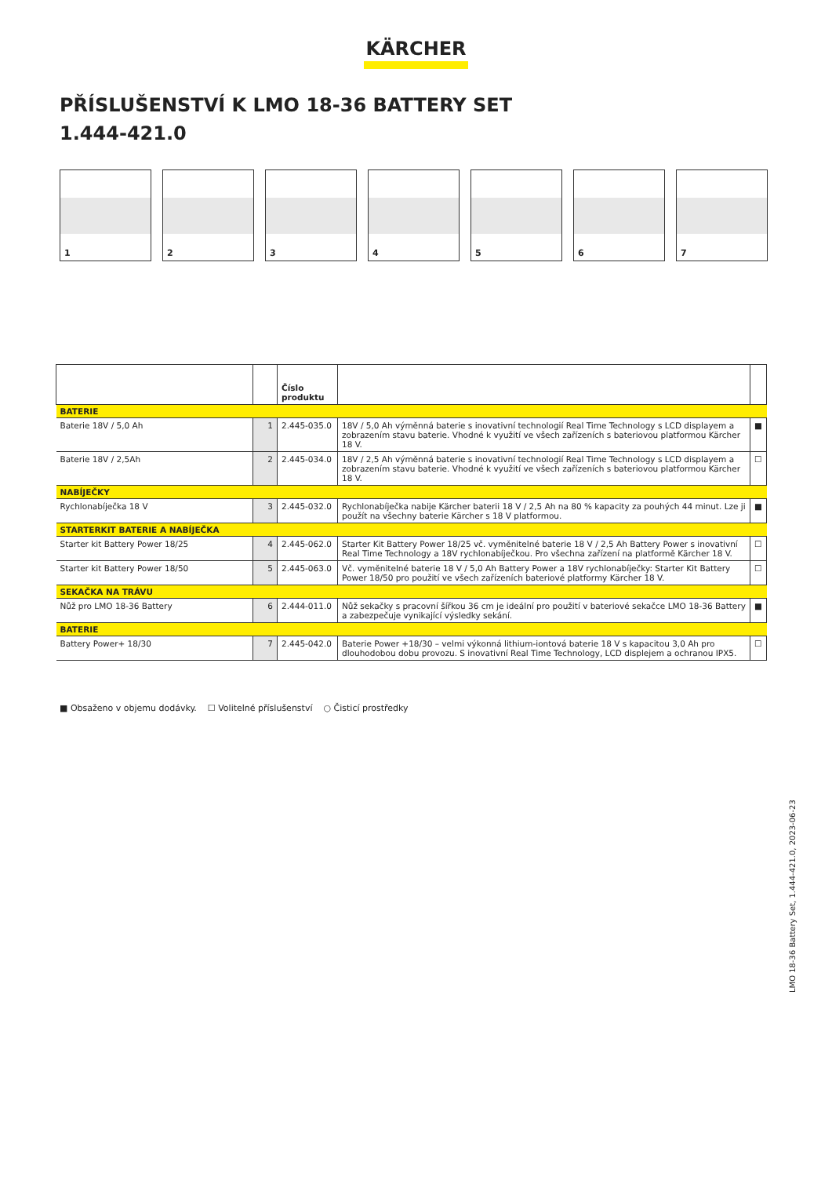KÄRCHER
PŘÍSLUŠENSTVÍ K LMO 18-36 BATTERY SET
1.444-421.0
1
2
3
4
5
6
7
| | | Číslo produktu | | |
| --- | --- | --- | --- | --- |
| BATERIE | | | | |
| Baterie 18V / 5,0 Ah | 1 | 2.445-035.0 | 18V / 5,0 Ah výměnná baterie s inovativní technologií Real Time Technology s LCD displayem a zobrazením stavu baterie. Vhodné k využití ve všech zařízeních s bateriovou platformou Kärcher 18 V. | ■ |
| Baterie 18V / 2,5Ah | 2 | 2.445-034.0 | 18V / 2,5 Ah výměnná baterie s inovativní technologií Real Time Technology s LCD displayem a zobrazením stavu baterie. Vhodné k využití ve všech zařízeních s bateriovou platformou Kärcher 18 V. | ☐ |
| NABÍJEČKY | | | | |
| Rychlonabíječka 18 V | 3 | 2.445-032.0 | Rychlonabíječka nabije Kärcher baterii 18 V / 2,5 Ah na 80 % kapacity za pouhých 44 minut. Lze ji použít na všechny baterie Kärcher s 18 V platformou. | ■ |
| STARTERKIT BATERIE A NABÍJEČKA | | | | |
| Starter kit Battery Power 18/25 | 4 | 2.445-062.0 | Starter Kit Battery Power 18/25 vč. vyměnitelné baterie 18 V / 2,5 Ah Battery Power s inovativní Real Time Technology a 18V rychlonabíječkou. Pro všechna zařízení na platformě Kärcher 18 V. | ☐ |
| Starter kit Battery Power 18/50 | 5 | 2.445-063.0 | Vč. vyměnitelné baterie 18 V / 5,0 Ah Battery Power a 18V rychlonabíječky: Starter Kit Battery Power 18/50 pro použití ve všech zařízeních bateriové platformy Kärcher 18 V. | ☐ |
| SEKAČKA NA TRÁVU | | | | |
| Nůž pro LMO 18-36 Battery | 6 | 2.444-011.0 | Nůž sekačky s pracovní šířkou 36 cm je ideální pro použití v bateriové sekačce LMO 18-36 Battery a zabezpečuje vynikající výsledky sekání. | ■ |
| BATERIE | | | | |
| Battery Power+ 18/30 | 7 | 2.445-042.0 | Baterie Power +18/30 – velmi výkonná lithium-iontová baterie 18 V s kapacitou 3,0 Ah pro dlouhodobou dobu provozu. S inovativní Real Time Technology, LCD displejem a ochranou IPX5. | ☐ |
■ Obsaženo v objemu dodávky. ☐ Volitelné příslušenství ○ Čisticí prostředky
LMO 18-36 Battery Set, 1.444-421.0, 2023-06-23